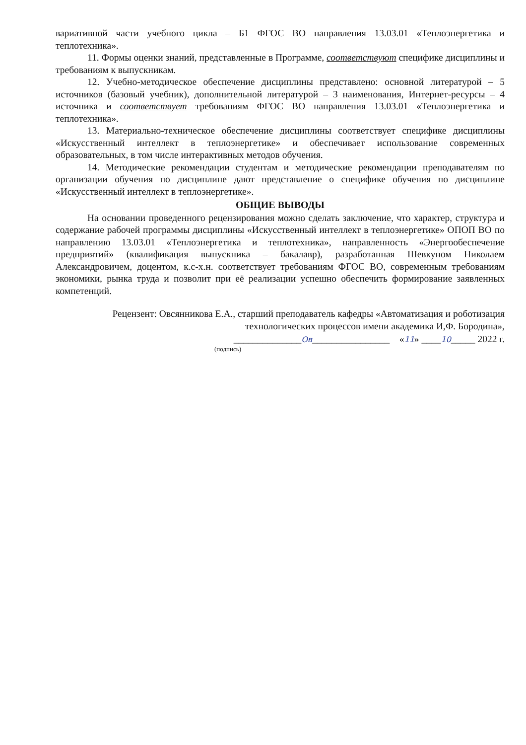вариативной части учебного цикла – Б1 ФГОС ВО направления 13.03.01 «Теплоэнергетика и теплотехника».
11. Формы оценки знаний, представленные в Программе, соответствуют специфике дисциплины и требованиям к выпускникам.
12. Учебно-методическое обеспечение дисциплины представлено: основной литературой – 5 источников (базовый учебник), дополнительной литературой – 3 наименования, Интернет-ресурсы – 4 источника и соответствует требованиям ФГОС ВО направления 13.03.01 «Теплоэнергетика и теплотехника».
13. Материально-техническое обеспечение дисциплины соответствует специфике дисциплины «Искусственный интеллект в теплоэнергетике» и обеспечивает использование современных образовательных, в том числе интерактивных методов обучения.
14. Методические рекомендации студентам и методические рекомендации преподавателям по организации обучения по дисциплине дают представление о специфике обучения по дисциплине «Искусственный интеллект в теплоэнергетике».
ОБЩИЕ ВЫВОДЫ
На основании проведенного рецензирования можно сделать заключение, что характер, структура и содержание рабочей программы дисциплины «Искусственный интеллект в теплоэнергетике» ОПОП ВО по направлению 13.03.01 «Теплоэнергетика и теплотехника», направленность «Энергообеспечение предприятий» (квалификация выпускника – бакалавр), разработанная Шевкуном Николаем Александровичем, доцентом, к.с-х.н. соответствует требованиям ФГОС ВО, современным требованиям экономики, рынка труда и позволит при её реализации успешно обеспечить формирование заявленных компетенций.
Рецензент: Овсянникова Е.А., старший преподаватель кафедры «Автоматизация и роботизация технологических процессов имени академика И,Ф. Бородина»,
______________Ов________________ «11» ____10_____ 2022 г.
(подпись)